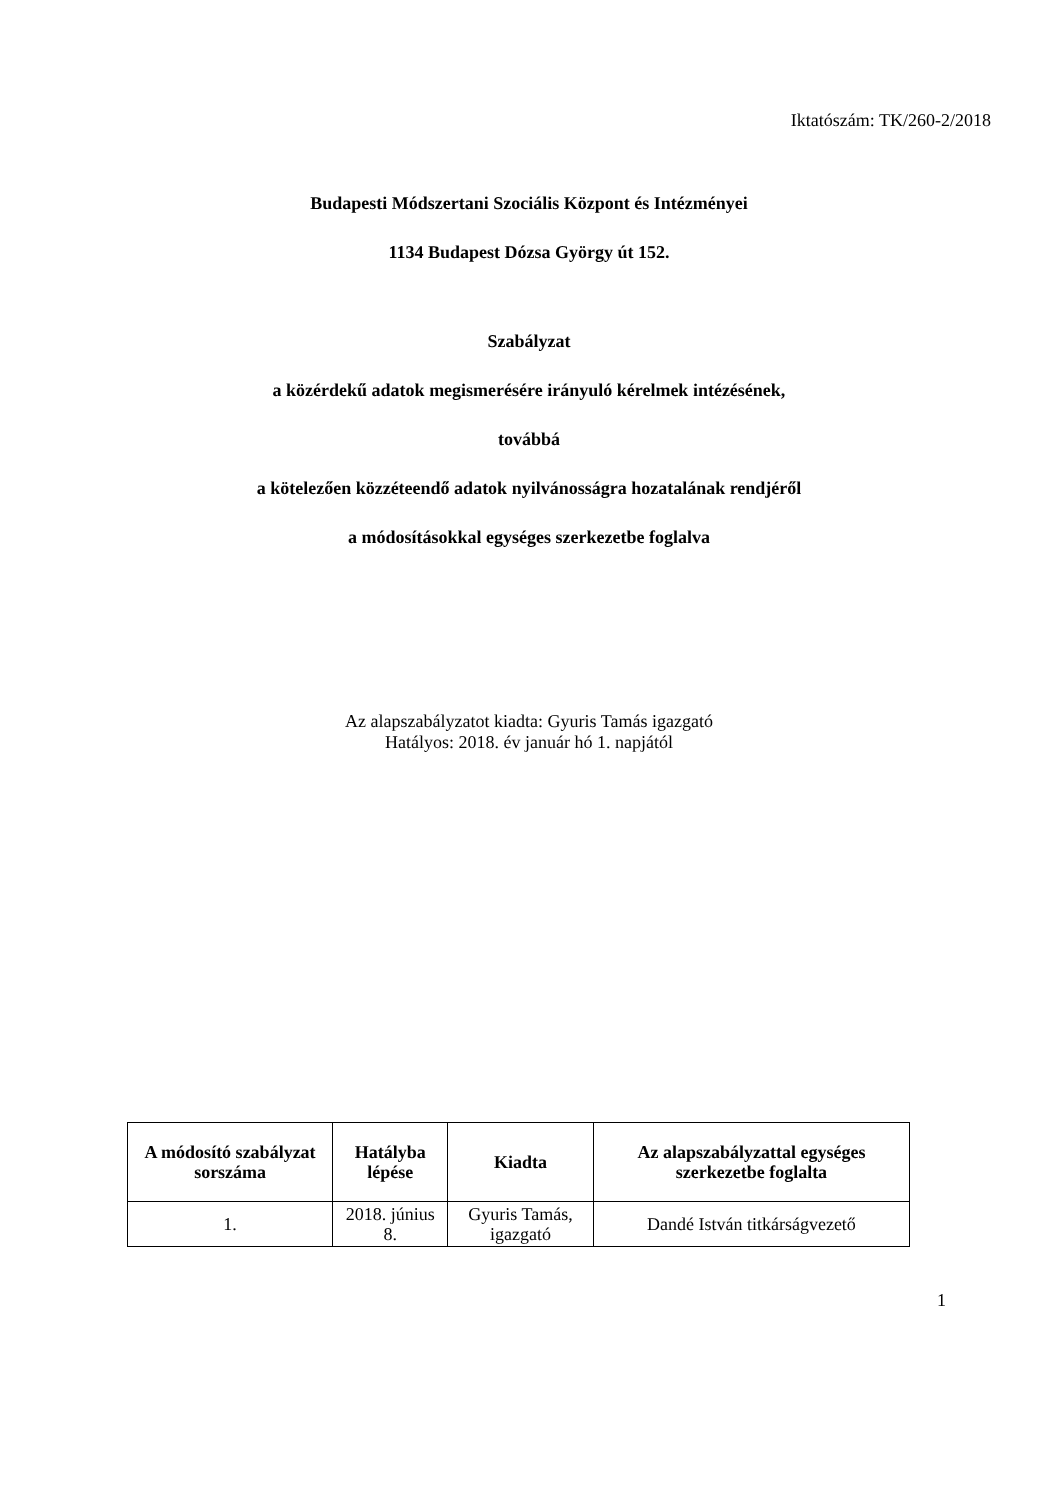Iktatószám: TK/260-2/2018
Budapesti Módszertani Szociális Központ és Intézményei
1134 Budapest Dózsa György út 152.
Szabályzat
a közérdekű adatok megismerésére irányuló kérelmek intézésének,
továbbá
a kötelezően közzéteendő adatok nyilvánosságra hozatalának rendjéről
a módosításokkal egységes szerkezetbe foglalva
Az alapszabályzatot kiadta: Gyuris Tamás igazgató
Hatályos: 2018. év január hó 1. napjától
| A módosító szabályzat sorszáma | Hatályba lépése | Kiadta | Az alapszabályzattal egységes szerkezetbe foglalta |
| --- | --- | --- | --- |
| 1. | 2018. június 8. | Gyuris Tamás, igazgató | Dandé István titkárságvezető |
1